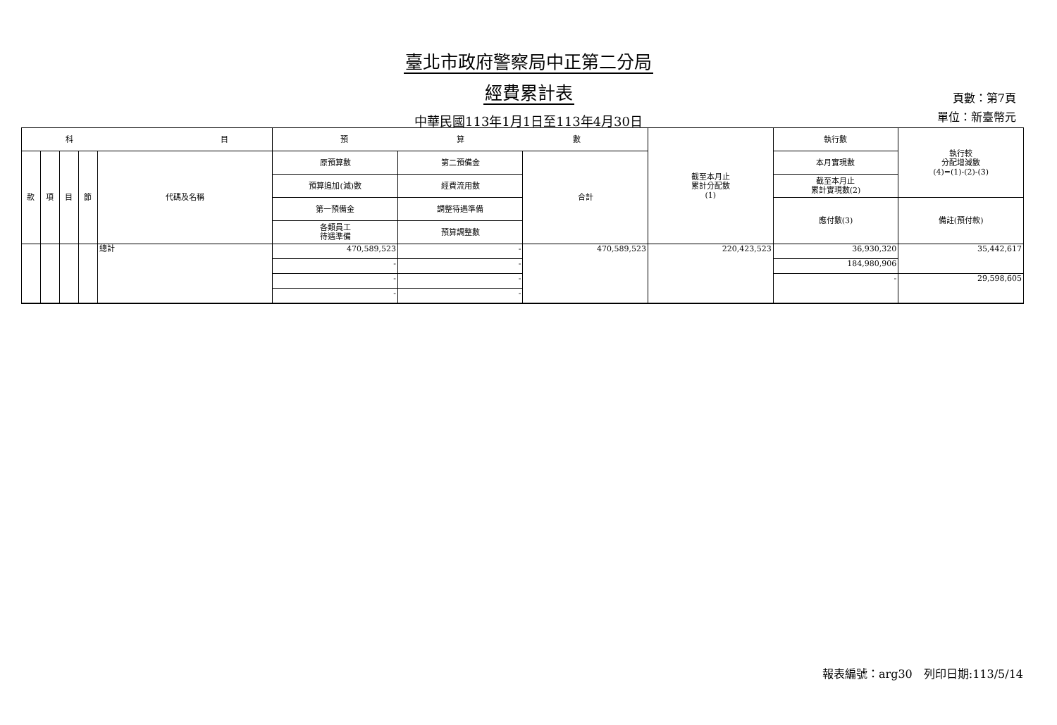臺北市政府警察局中正第二分局
經費累計表
中華民國113年1月1日至113年4月30日
頁數：第7頁
單位：新臺幣元
| 科 目 | | | | | 預 算 數 | | | 截至本月止 累計分配數 (1) | 執行數 | 執行較 分配增減數 (4)=(1)-(2)-(3) |
| --- | --- | --- | --- | --- | --- | --- | --- | --- | --- | --- |
| 款 | 項 | 目 | 節 | 代碼及名稱 | 原預算數 | 第二預備金 | 合計 | | 本月實現數 | |
| | | | | | 預算追加(減)數 | 經費流用數 | | | 截至本月止 累計實現數(2) | |
| | | | | | 第一預備金 | 調整待遇準備 | | | 應付數(3) | 備註(預付款) |
| | | | | | 各類員工 待遇準備 | 預算調整數 | | | | |
| | | | | 總計 | 470,589,523 | - | 470,589,523 | 220,423,523 | 36,930,320 | 35,442,617 |
| | | | | | - | - | | | 184,980,906 | |
| | | | | | - | - | | | - | 29,598,605 |
| | | | | | - | - | | | | |
報表編號：arg30　列印日期:113/5/14